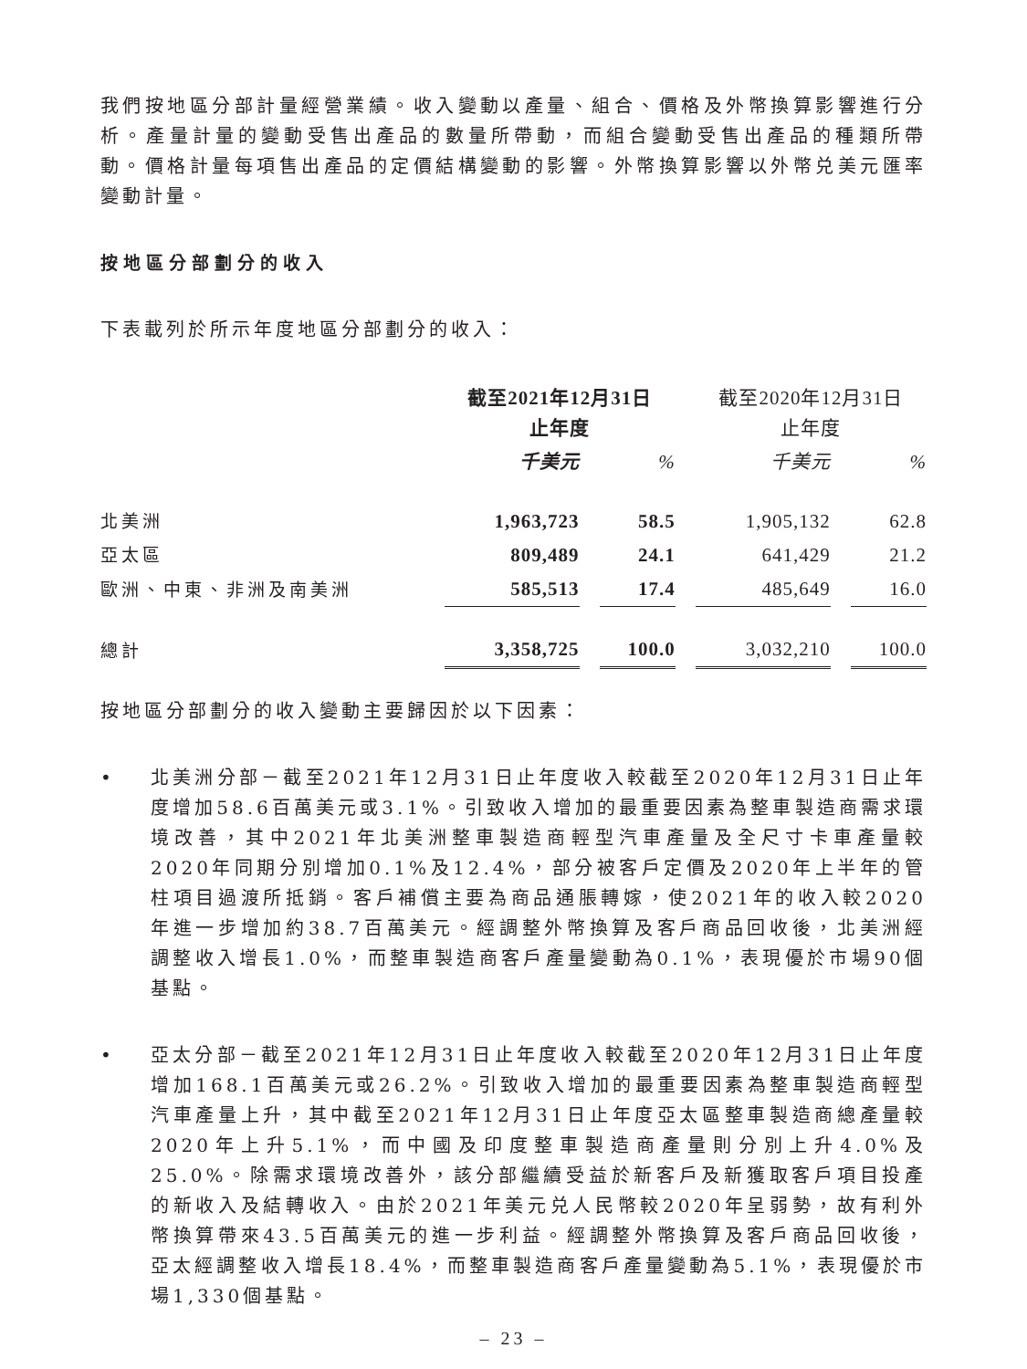我們按地區分部計量經營業績。收入變動以產量、組合、價格及外幣換算影響進行分析。產量計量的變動受售出產品的數量所帶動，而組合變動受售出產品的種類所帶動。價格計量每項售出產品的定價結構變動的影響。外幣換算影響以外幣兑美元匯率變動計量。
按地區分部劃分的收入
下表載列於所示年度地區分部劃分的收入：
| | 截至2021年12月31日 止年度 | | 截至2020年12月31日 止年度 | |
| --- | --- | --- | --- | --- |
| | 千美元 | % | 千美元 | % |
| 北美洲 | 1,963,723 | 58.5 | 1,905,132 | 62.8 |
| 亞太區 | 809,489 | 24.1 | 641,429 | 21.2 |
| 歐洲、中東、非洲及南美洲 | 585,513 | 17.4 | 485,649 | 16.0 |
| 總計 | 3,358,725 | 100.0 | 3,032,210 | 100.0 |
按地區分部劃分的收入變動主要歸因於以下因素：
• 北美洲分部－截至2021年12月31日止年度收入較截至2020年12月31日止年度增加58.6百萬美元或3.1%。引致收入增加的最重要因素為整車製造商需求環境改善，其中2021年北美洲整車製造商輕型汽車產量及全尺寸卡車產量較2020年同期分別增加0.1%及12.4%，部分被客戶定價及2020年上半年的管柱項目過渡所抵銷。客戶補償主要為商品通脹轉嫁，使2021年的收入較2020年進一步增加約38.7百萬美元。經調整外幣換算及客戶商品回收後，北美洲經調整收入增長1.0%，而整車製造商客戶產量變動為0.1%，表現優於市場90個基點。
• 亞太分部－截至2021年12月31日止年度收入較截至2020年12月31日止年度增加168.1百萬美元或26.2%。引致收入增加的最重要因素為整車製造商輕型汽車產量上升，其中截至2021年12月31日止年度亞太區整車製造商總產量較2020年上升5.1%，而中國及印度整車製造商產量則分別上升4.0%及25.0%。除需求環境改善外，該分部繼續受益於新客戶及新獲取客戶項目投產的新收入及結轉收入。由於2021年美元兑人民幣較2020年呈弱勢，故有利外幣換算帶來43.5百萬美元的進一步利益。經調整外幣換算及客戶商品回收後，亞太經調整收入增長18.4%，而整車製造商客戶產量變動為5.1%，表現優於市場1,330個基點。
– 23 –